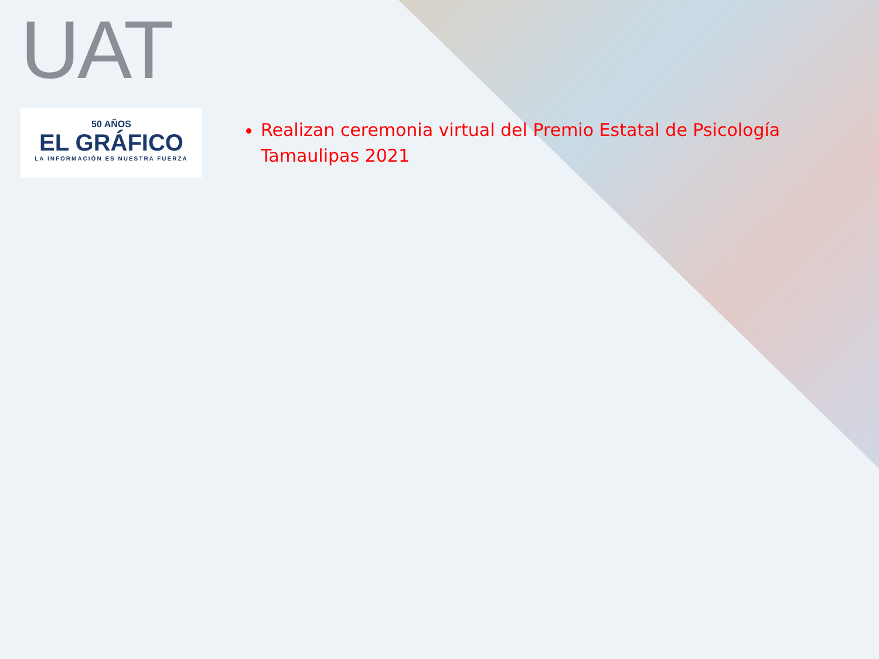UAT
50 AÑOS
EL GRÁFICO
LA INFORMACIÓN ES NUESTRA FUERZA
Realizan ceremonia virtual del Premio Estatal de Psicología Tamaulipas 2021